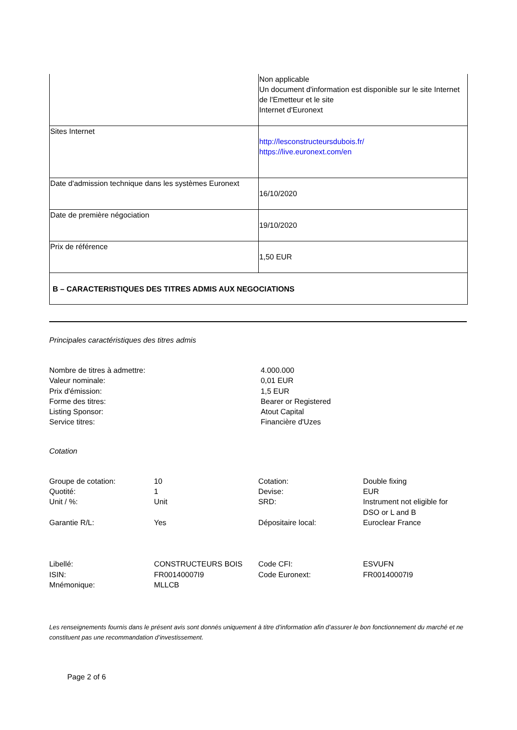| | Non applicable Un document d'information est disponible sur le site Internet de l'Emetteur et le site Internet d'Euronext |
| Sites Internet | http://lesconstructeursdubois.fr/ https://live.euronext.com/en |
| Date d'admission technique dans les systèmes Euronext | 16/10/2020 |
| Date de première négociation | 19/10/2020 |
| Prix de référence | 1,50 EUR |
| B – CARACTERISTIQUES DES TITRES ADMIS AUX NEGOCIATIONS | |
Principales caractéristiques des titres admis
| Nombre de titres à admettre: | 4.000.000 |
| Valeur nominale: | 0,01 EUR |
| Prix d'émission: | 1,5 EUR |
| Forme des titres: | Bearer or Registered |
| Listing Sponsor: | Atout Capital |
| Service titres: | Financière d'Uzes |
Cotation
| Groupe de cotation: | 10 | Cotation: | Double fixing |
| Quotité: | 1 | Devise: | EUR |
| Unit / %: | Unit | SRD: | Instrument not eligible for DSO or L and B |
| Garantie R/L: | Yes | Dépositaire local: | Euroclear France |
| Libellé: | CONSTRUCTEURS BOIS | Code CFI: | ESVUFN |
| ISIN: | FR00140007I9 | Code Euronext: | FR00140007I9 |
| Mnémonique: | MLLCB | | |
Les renseignements fournis dans le présent avis sont donnés uniquement à titre d’information afin d’assurer le bon fonctionnement du marché et ne constituent pas une recommandation d’investissement.
Page 2 of 6